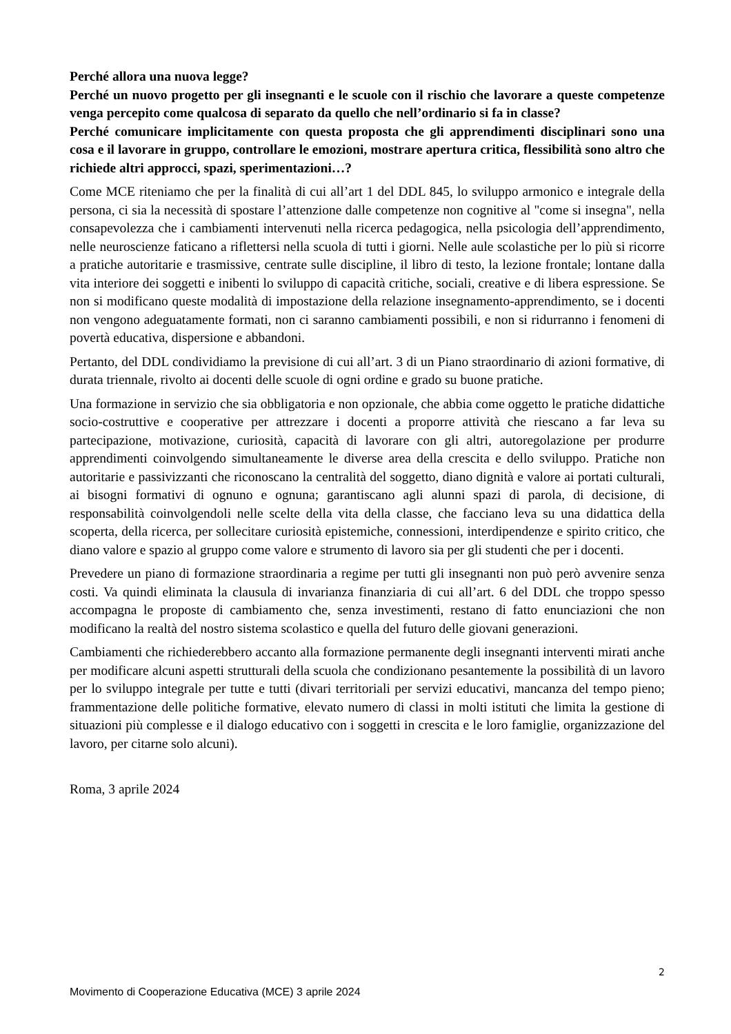Perché allora una nuova legge?
Perché un nuovo progetto per gli insegnanti e le scuole con il rischio che lavorare a queste competenze venga percepito come qualcosa di separato da quello che nell’ordinario si fa in classe?
Perché comunicare implicitamente con questa proposta che gli apprendimenti disciplinari sono una cosa e il lavorare in gruppo, controllare le emozioni, mostrare apertura critica, flessibilità sono altro che richiede altri approcci, spazi, sperimentazioni…?
Come MCE riteniamo che per la finalità di cui all’art 1 del DDL 845, lo sviluppo armonico e integrale della persona, ci sia la necessità di spostare l’attenzione dalle competenze non cognitive al "come si insegna", nella consapevolezza che i cambiamenti intervenuti nella ricerca pedagogica, nella psicologia dell’apprendimento, nelle neuroscienze faticano a riflettersi nella scuola di tutti i giorni. Nelle aule scolastiche per lo più si ricorre a pratiche autoritarie e trasmissive, centrate sulle discipline, il libro di testo, la lezione frontale; lontane dalla vita interiore dei soggetti e inibenti lo sviluppo di capacità critiche, sociali, creative e di libera espressione. Se non si modificano queste modalità di impostazione della relazione insegnamento-apprendimento, se i docenti non vengono adeguatamente formati, non ci saranno cambiamenti possibili, e non si ridurranno i fenomeni di povertà educativa, dispersione e abbandoni.
Pertanto, del DDL condividiamo la previsione di cui all’art. 3 di un Piano straordinario di azioni formative, di durata triennale, rivolto ai docenti delle scuole di ogni ordine e grado su buone pratiche.
Una formazione in servizio che sia obbligatoria e non opzionale, che abbia come oggetto le pratiche didattiche socio-costruttive e cooperative per attrezzare i docenti a proporre attività che riescano a far leva su partecipazione, motivazione, curiosità, capacità di lavorare con gli altri, autoregolazione per produrre apprendimenti coinvolgendo simultaneamente le diverse area della crescita e dello sviluppo. Pratiche non autoritarie e passivizzanti che riconoscano la centralità del soggetto, diano dignità e valore ai portati culturali, ai bisogni formativi di ognuno e ognuna; garantiscano agli alunni spazi di parola, di decisione, di responsabilità coinvolgendoli nelle scelte della vita della classe, che facciano leva su una didattica della scoperta, della ricerca, per sollecitare curiosità epistemiche, connessioni, interdipendenze e spirito critico, che diano valore e spazio al gruppo come valore e strumento di lavoro sia per gli studenti che per i docenti.
Prevedere un piano di formazione straordinaria a regime per tutti gli insegnanti non può però avvenire senza costi. Va quindi eliminata la clausula di invarianza finanziaria di cui all’art. 6 del DDL che troppo spesso accompagna le proposte di cambiamento che, senza investimenti, restano di fatto enunciazioni che non modificano la realtà del nostro sistema scolastico e quella del futuro delle giovani generazioni.
Cambiamenti che richiederebbero accanto alla formazione permanente degli insegnanti interventi mirati anche per modificare alcuni aspetti strutturali della scuola che condizionano pesantemente la possibilità di un lavoro per lo sviluppo integrale per tutte e tutti (divari territoriali per servizi educativi, mancanza del tempo pieno; frammentazione delle politiche formative, elevato numero di classi in molti istituti che limita la gestione di situazioni più complesse e il dialogo educativo con i soggetti in crescita e le loro famiglie, organizzazione del lavoro, per citarne solo alcuni).
Roma, 3 aprile 2024
2
Movimento di Cooperazione Educativa (MCE) 3 aprile 2024